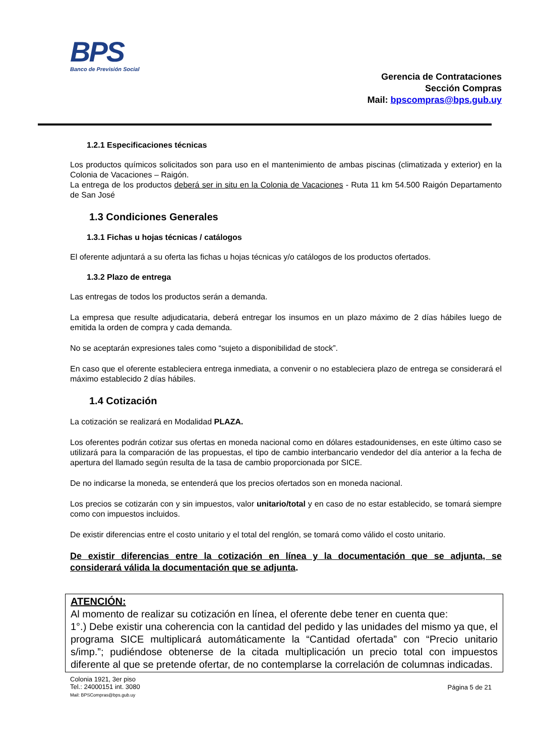BPS
Banco de Previsión Social
Gerencia de Contrataciones
Sección Compras
Mail: bpscompras@bps.gub.uy
1.2.1 Especificaciones técnicas
Los productos químicos solicitados son para uso en el mantenimiento de ambas piscinas (climatizada y exterior) en la Colonia de Vacaciones – Raigón.
La entrega de los productos deberá ser in situ en la Colonia de Vacaciones - Ruta 11 km 54.500 Raigón Departamento de San José
1.3 Condiciones Generales
1.3.1 Fichas u hojas técnicas / catálogos
El oferente adjuntará a su oferta las fichas u hojas técnicas y/o catálogos de los productos ofertados.
1.3.2 Plazo de entrega
Las entregas de todos los productos serán a demanda.
La empresa que resulte adjudicataria, deberá entregar los insumos en un plazo máximo de 2 días hábiles luego de emitida la orden de compra y cada demanda.
No se aceptarán expresiones tales como “sujeto a disponibilidad de stock”.
En caso que el oferente estableciera entrega inmediata, a convenir o no estableciera plazo de entrega se considerará el máximo establecido 2 días hábiles.
1.4 Cotización
La cotización se realizará en Modalidad PLAZA.
Los oferentes podrán cotizar sus ofertas en moneda nacional como en dólares estadounidenses, en este último caso se utilizará para la comparación de las propuestas, el tipo de cambio interbancario vendedor del día anterior a la fecha de apertura del llamado según resulta de la tasa de cambio proporcionada por SICE.
De no indicarse la moneda, se entenderá que los precios ofertados son en moneda nacional.
Los precios se cotizarán con y sin impuestos, valor unitario/total y en caso de no estar establecido, se tomará siempre como con impuestos incluidos.
De existir diferencias entre el costo unitario y el total del renglón, se tomará como válido el costo unitario.
De existir diferencias entre la cotización en línea y la documentación que se adjunta, se considerará válida la documentación que se adjunta.
ATENCIÓN:
Al momento de realizar su cotización en línea, el oferente debe tener en cuenta que:
1°.) Debe existir una coherencia con la cantidad del pedido y las unidades del mismo ya que, el programa SICE multiplicará automáticamente la “Cantidad ofertada” con “Precio unitario s/imp.”; pudiéndose obtenerse de la citada multiplicación un precio total con impuestos diferente al que se pretende ofertar, de no contemplarse la correlación de columnas indicadas.
Colonia 1921, 3er piso
Tel.: 24000151 int. 3080
Mail: BPSCompras@bps.gub.uy
Página 5 de 21